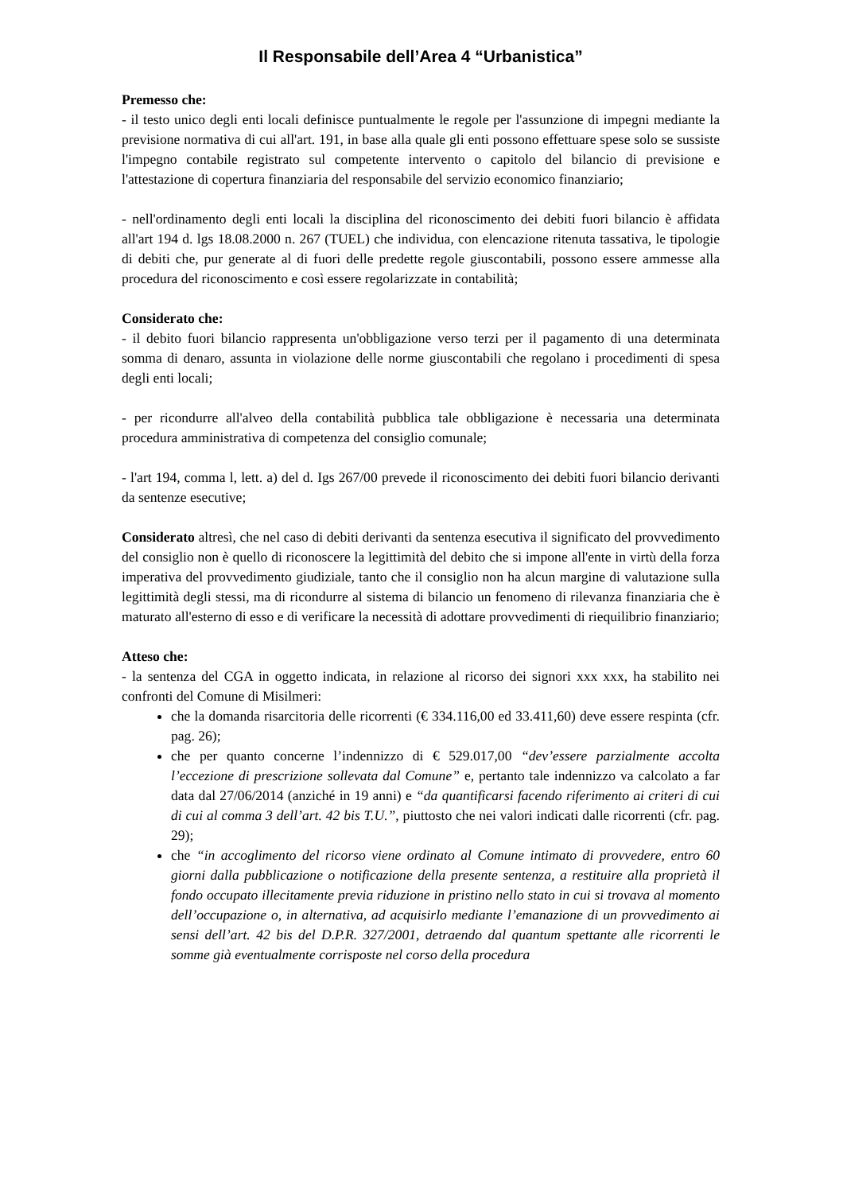Il Responsabile dell’Area 4 “Urbanistica”
Premesso che:
- il testo unico degli enti locali definisce puntualmente le regole per l'assunzione di impegni mediante la previsione normativa di cui all'art. 191, in base alla quale gli enti possono effettuare spese solo se sussiste l'impegno contabile registrato sul competente intervento o capitolo del bilancio di previsione e l'attestazione di copertura finanziaria del responsabile del servizio economico finanziario;
- nell'ordinamento degli enti locali la disciplina del riconoscimento dei debiti fuori bilancio è affidata all'art 194 d. lgs 18.08.2000 n. 267 (TUEL) che individua, con elencazione ritenuta tassativa, le tipologie di debiti che, pur generate al di fuori delle predette regole giuscontabili, possono essere ammesse alla procedura del riconoscimento e così essere regolarizzate in contabilità;
Considerato che:
- il debito fuori bilancio rappresenta un'obbligazione verso terzi per il pagamento di una determinata somma di denaro, assunta in violazione delle norme giuscontabili che regolano i procedimenti di spesa degli enti locali;
- per ricondurre all'alveo della contabilità pubblica tale obbligazione è necessaria una determinata procedura amministrativa di competenza del consiglio comunale;
- l'art 194, comma l, lett. a) del d. Igs 267/00 prevede il riconoscimento dei debiti fuori bilancio derivanti da sentenze esecutive;
Considerato altresì, che nel caso di debiti derivanti da sentenza esecutiva il significato del provvedimento del consiglio non è quello di riconoscere la legittimità del debito che si impone all'ente in virtù della forza imperativa del provvedimento giudiziale, tanto che il consiglio non ha alcun margine di valutazione sulla legittimità degli stessi, ma di ricondurre al sistema di bilancio un fenomeno di rilevanza finanziaria che è maturato all'esterno di esso e di verificare la necessità di adottare provvedimenti di riequilibrio finanziario;
Atteso che:
- la sentenza del CGA in oggetto indicata, in relazione al ricorso dei signori xxx xxx, ha stabilito nei confronti del Comune di Misilmeri:
che la domanda risarcitoria delle ricorrenti (€ 334.116,00 ed 33.411,60) deve essere respinta (cfr. pag. 26);
che per quanto concerne l’indennizzo di € 529.017,00 “dev’essere parzialmente accolta l’eccezione di prescrizione sollevata dal Comune” e, pertanto tale indennizzo va calcolato a far data dal 27/06/2014 (anziché in 19 anni) e “da quantificarsi facendo riferimento ai criteri di cui di cui al comma 3 dell’art. 42 bis T.U.”, piuttosto che nei valori indicati dalle ricorrenti (cfr. pag. 29);
che “in accoglimento del ricorso viene ordinato al Comune intimato di provvedere, entro 60 giorni dalla pubblicazione o notificazione della presente sentenza, a restituire alla proprietà il fondo occupato illecitamente previa riduzione in pristino nello stato in cui si trovava al momento dell’occupazione o, in alternativa, ad acquisirlo mediante l’emanazione di un provvedimento ai sensi dell’art. 42 bis del D.P.R. 327/2001, detraendo dal quantum spettante alle ricorrenti le somme già eventualmente corrisposte nel corso della procedura